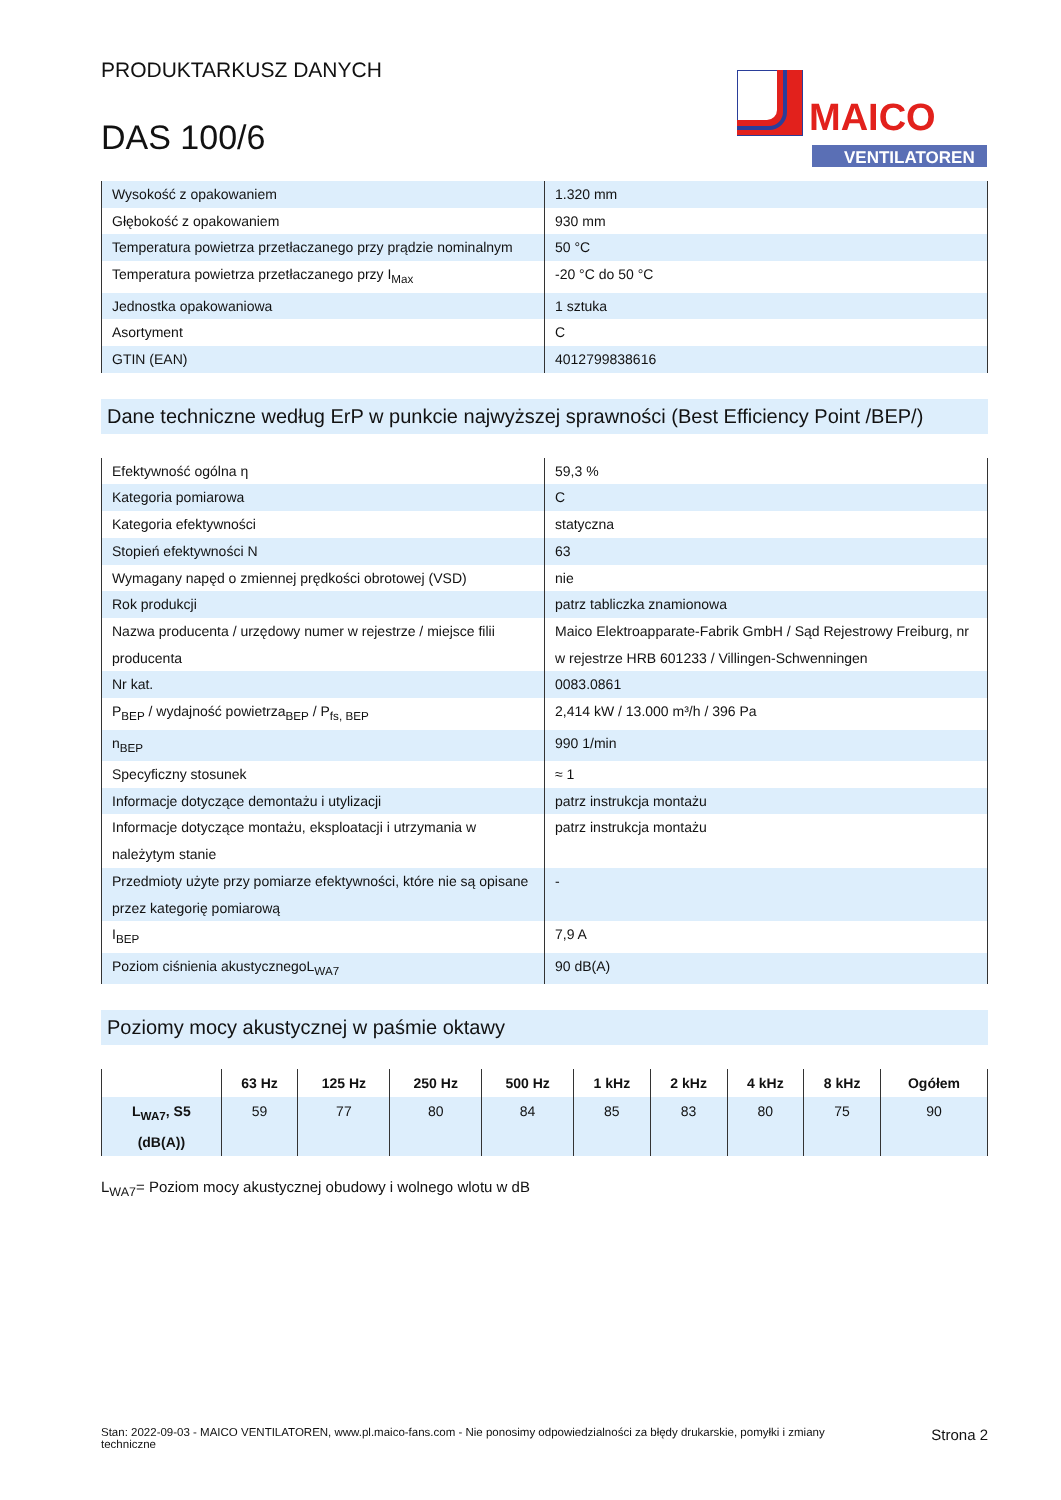MAICO
VENTILATOREN
PRODUKTARKUSZ DANYCH
DAS 100/6
| Wysokość z opakowaniem | 1.320 mm |
| Głębokość z opakowaniem | 930 mm |
| Temperatura powietrza przetłaczanego przy prądzie nominalnym | 50 °C |
| Temperatura powietrza przetłaczanego przy I<sub>Max</sub> | -20 °C do 50 °C |
| Jednostka opakowaniowa | 1 sztuka |
| Asortyment | C |
| GTIN (EAN) | 4012799838616 |
Dane techniczne według ErP w punkcie najwyższej sprawności (Best Efficiency Point /BEP/)
| Efektywność ogólna η | 59,3 % |
| Kategoria pomiarowa | C |
| Kategoria efektywności | statyczna |
| Stopień efektywności N | 63 |
| Wymagany napęd o zmiennej prędkości obrotowej (VSD) | nie |
| Rok produkcji | patrz tabliczka znamionowa |
| Nazwa producenta / urzędowy numer w rejestrze / miejsce filii producenta | Maico Elektroapparate-Fabrik GmbH / Sąd Rejestrowy Freiburg, nr w rejestrze HRB 601233 / Villingen-Schwenningen |
| Nr kat. | 0083.0861 |
| P<sub>BEP</sub> / wydajność powietrza<sub>BEP</sub> / P<sub>fs, BEP</sub> | 2,414 kW / 13.000 m³/h / 396 Pa |
| n<sub>BEP</sub> | 990 1/min |
| Specyficzny stosunek | ≈ 1 |
| Informacje dotyczące demontażu i utylizacji | patrz instrukcja montażu |
| Informacje dotyczące montażu, eksploatacji i utrzymania w należytym stanie | patrz instrukcja montażu |
| Przedmioty użyte przy pomiarze efektywności, które nie są opisane przez kategorię pomiarową | - |
| I<sub>BEP</sub> | 7,9 A |
| Poziom ciśnienia akustycznegoL<sub>WA7</sub> | 90 dB(A) |
Poziomy mocy akustycznej w paśmie oktawy
| | 63 Hz | 125 Hz | 250 Hz | 500 Hz | 1 kHz | 2 kHz | 4 kHz | 8 kHz | Ogółem |
| --- | --- | --- | --- | --- | --- | --- | --- | --- | --- |
| L<sub>WA7</sub>, S5 (dB(A)) | 59 | 77 | 80 | 84 | 85 | 83 | 80 | 75 | 90 |
L<sub>WA7</sub>= Poziom mocy akustycznej obudowy i wolnego wlotu w dB
Stan: 2022-09-03 - MAICO VENTILATOREN, www.pl.maico-fans.com - Nie ponosimy odpowiedzialności za błędy drukarskie, pomyłki i zmiany techniczne
Strona 2